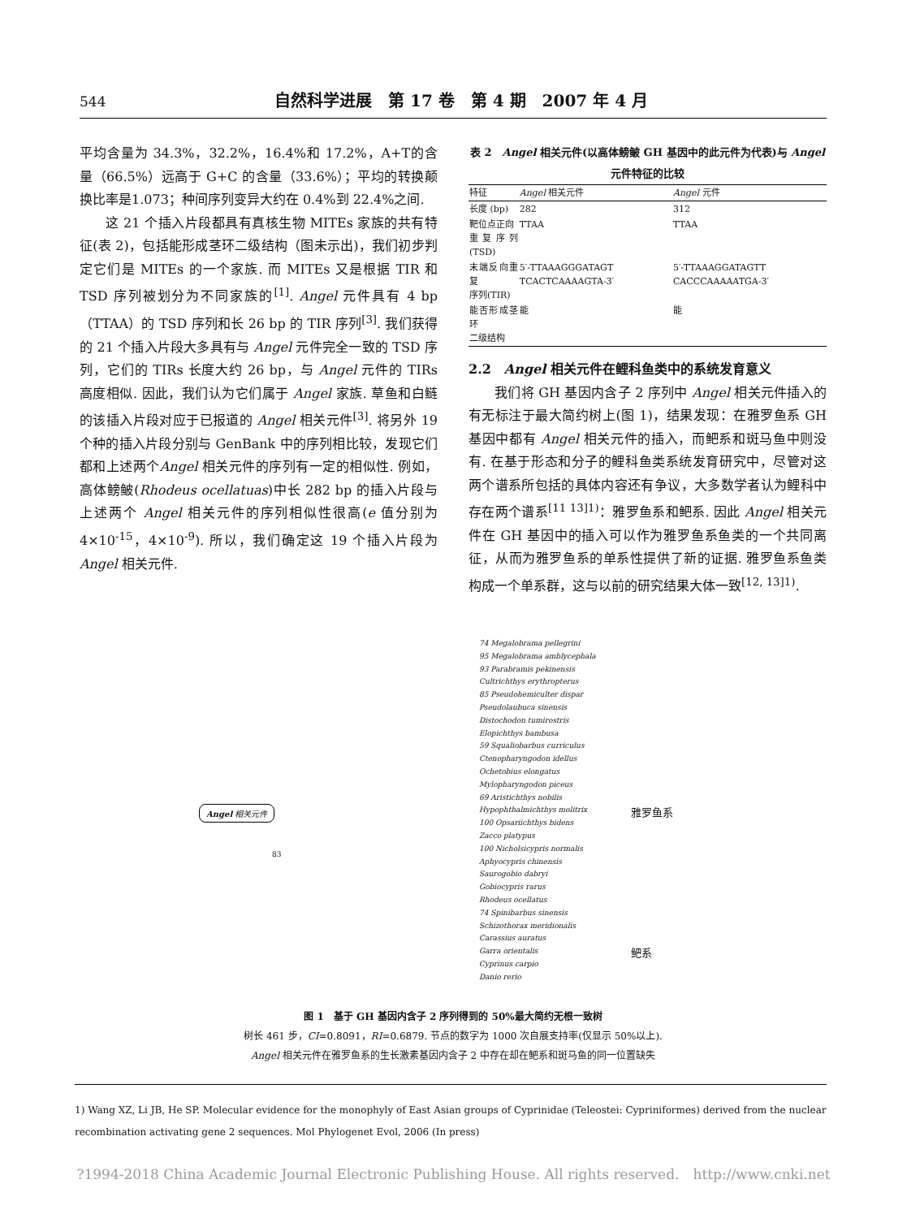544 自然科学进展　第 17 卷　第 4 期　2007 年 4 月
平均含量为 34.3%，32.2%，16.4%和 17.2%，A+T的含量（66.5%）远高于 G+C 的含量（33.6%）；平均的转换颠换比率是1.073；种间序列变异大约在 0.4%到 22.4%之间.
这 21 个插入片段都具有真核生物 MITEs 家族的共有特征(表 2)，包括能形成茎环二级结构（图未示出)，我们初步判定它们是 MITEs 的一个家族. 而 MITEs 又是根据 TIR 和 TSD 序列被划分为不同家族的<sup>[1]</sup>. Angel 元件具有 4 bp（TTAA）的 TSD 序列和长 26 bp 的 TIR 序列<sup>[3]</sup>. 我们获得的 21 个插入片段大多具有与 Angel 元件完全一致的 TSD 序列，它们的 TIRs 长度大约 26 bp，与 Angel 元件的 TIRs 高度相似. 因此，我们认为它们属于 Angel 家族. 草鱼和白鲢的该插入片段对应于已报道的 Angel 相关元件<sup>[3]</sup>. 将另外 19 个种的插入片段分别与 GenBank 中的序列相比较，发现它们都和上述两个Angel 相关元件的序列有一定的相似性. 例如，高体鳑鲏(Rhodeus ocellatuas)中长 282 bp 的插入片段与上述两个 Angel 相关元件的序列相似性很高(e 值分别为 4×10<sup>-15</sup>，4×10<sup>-9</sup>). 所以，我们确定这 19 个插入片段为 Angel 相关元件.
表 2　Angel 相关元件(以高体鳑鲏 GH 基因中的此元件为代表)与 Angel 元件特征的比较
| 特征 | Angel 相关元件 | Angel 元件 |
| --- | --- | --- |
| 长度 (bp) | 282 | 312 |
| 靶位点正向 重复序列(TSD) | TTAA | TTAA |
| 末端反向重复 序列(TIR) | 5′-TTAAAGGGATAGT TCACTCAAAAGTA-3′ | 5′-TTAAAGGATAGTT CACCCAAAAATGA-3′ |
| 能否形成茎环 二级结构 | 能 | 能 |
2.2　Angel 相关元件在鲤科鱼类中的系统发育意义
我们将 GH 基因内含子 2 序列中 Angel 相关元件插入的有无标注于最大简约树上(图 1)，结果发现：在雅罗鱼系 GH 基因中都有 Angel 相关元件的插入，而鲃系和斑马鱼中则没有. 在基于形态和分子的鲤科鱼类系统发育研究中，尽管对这两个谱系所包括的具体内容还有争议，大多数学者认为鲤科中存在两个谱系<sup>[11 13]1)</sup>：雅罗鱼系和鲃系. 因此 Angel 相关元件在 GH 基因中的插入可以作为雅罗鱼系鱼类的一个共同离征，从而为雅罗鱼系的单系性提供了新的证据. 雅罗鱼系鱼类构成一个单系群，这与以前的研究结果大体一致<sup>[12, 13]1)</sup>.
74 Megalobrama pellegrini
95 Megalobrama amblycephala
93 Parabramis pekinensis
Cultrichthys erythropterus
85 Pseudohemiculter dispar
Pseudolaubuca sinensis
Distochodon tumirostris
Elopichthys bambusa
59 Squaliobarbus curriculus
Ctenopharyngodon idellus
Ochetobius elongatus
Mylopharyngodon piceus
69 Aristichthys nobilis
Hypophthalmichthys molitrix
100 Opsariichthys bidens
Zacco platypus
100 Nicholsicypris normalis
Aphyocypris chinensis
Saurogobio dabryi
Gobiocypris rarus
Rhodeus ocellatus
74 Spinibarbus sinensis
Schizothorax meridionalis
Carassius auratus
Garra orientalis
Cyprinus carpio
Danio rerio
雅罗鱼系
鲃系
Angel 相关元件
83
图 1　基于 GH 基因内含子 2 序列得到的 50%最大简约无根一致树
树长 461 步，CI=0.8091，RI=0.6879. 节点的数字为 1000 次自展支持率(仅显示 50%以上).
Angel 相关元件在雅罗鱼系的生长激素基因内含子 2 中存在却在鲃系和斑马鱼的同一位置缺失
1) Wang XZ, Li JB, He SP. Molecular evidence for the monophyly of East Asian groups of Cyprinidae (Teleostei: Cypriniformes) derived from the nuclear recombination activating gene 2 sequences. Mol Phylogenet Evol, 2006 (In press)
?1994-2018 China Academic Journal Electronic Publishing House. All rights reserved.　http://www.cnki.net